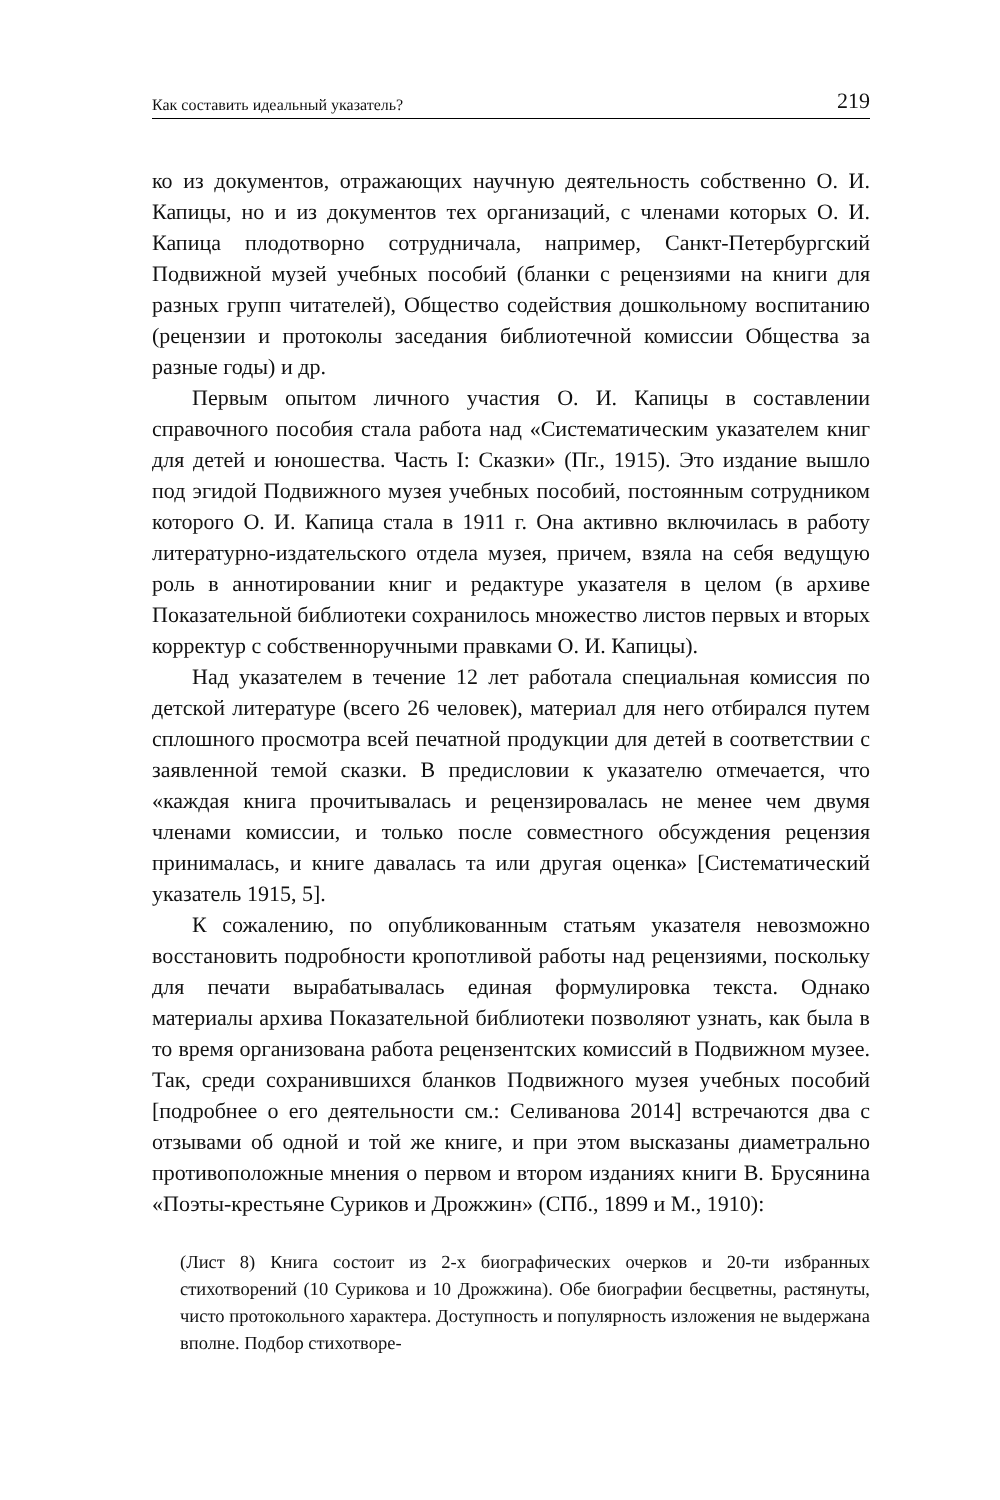Как составить идеальный указатель? 219
ко из документов, отражающих научную деятельность собственно О. И. Капицы, но и из документов тех организаций, с членами которых О. И. Капица плодотворно сотрудничала, например, Санкт-Петербургский Подвижной музей учебных пособий (бланки с рецензиями на книги для разных групп читателей), Общество содействия дошкольному воспитанию (рецензии и протоколы заседания библиотечной комиссии Общества за разные годы) и др.
Первым опытом личного участия О. И. Капицы в составлении справочного пособия стала работа над «Систематическим указателем книг для детей и юношества. Часть I: Сказки» (Пг., 1915). Это издание вышло под эгидой Подвижного музея учебных пособий, постоянным сотрудником которого О. И. Капица стала в 1911 г. Она активно включилась в работу литературно-издательского отдела музея, причем, взяла на себя ведущую роль в аннотировании книг и редактуре указателя в целом (в архиве Показательной библиотеки сохранилось множество листов первых и вторых корректур с собственноручными правками О. И. Капицы).
Над указателем в течение 12 лет работала специальная комиссия по детской литературе (всего 26 человек), материал для него отбирался путем сплошного просмотра всей печатной продукции для детей в соответствии с заявленной темой сказки. В предисловии к указателю отмечается, что «каждая книга прочитывалась и рецензировалась не менее чем двумя членами комиссии, и только после совместного обсуждения рецензия принималась, и книге давалась та или другая оценка» [Систематический указатель 1915, 5].
К сожалению, по опубликованным статьям указателя невозможно восстановить подробности кропотливой работы над рецензиями, поскольку для печати вырабатывалась единая формулировка текста. Однако материалы архива Показательной библиотеки позволяют узнать, как была в то время организована работа рецензентских комиссий в Подвижном музее. Так, среди сохранившихся бланков Подвижного музея учебных пособий [подробнее о его деятельности см.: Селиванова 2014] встречаются два с отзывами об одной и той же книге, и при этом высказаны диаметрально противоположные мнения о первом и втором изданиях книги В. Брусянина «Поэты-крестьяне Суриков и Дрожжин» (СПб., 1899 и М., 1910):
(Лист 8) Книга состоит из 2-х биографических очерков и 20-ти избранных стихотворений (10 Сурикова и 10 Дрожжина). Обе биографии бесцветны, растянуты, чисто протокольного характера. Доступность и популярность изложения не выдержана вполне. Подбор стихотворе-